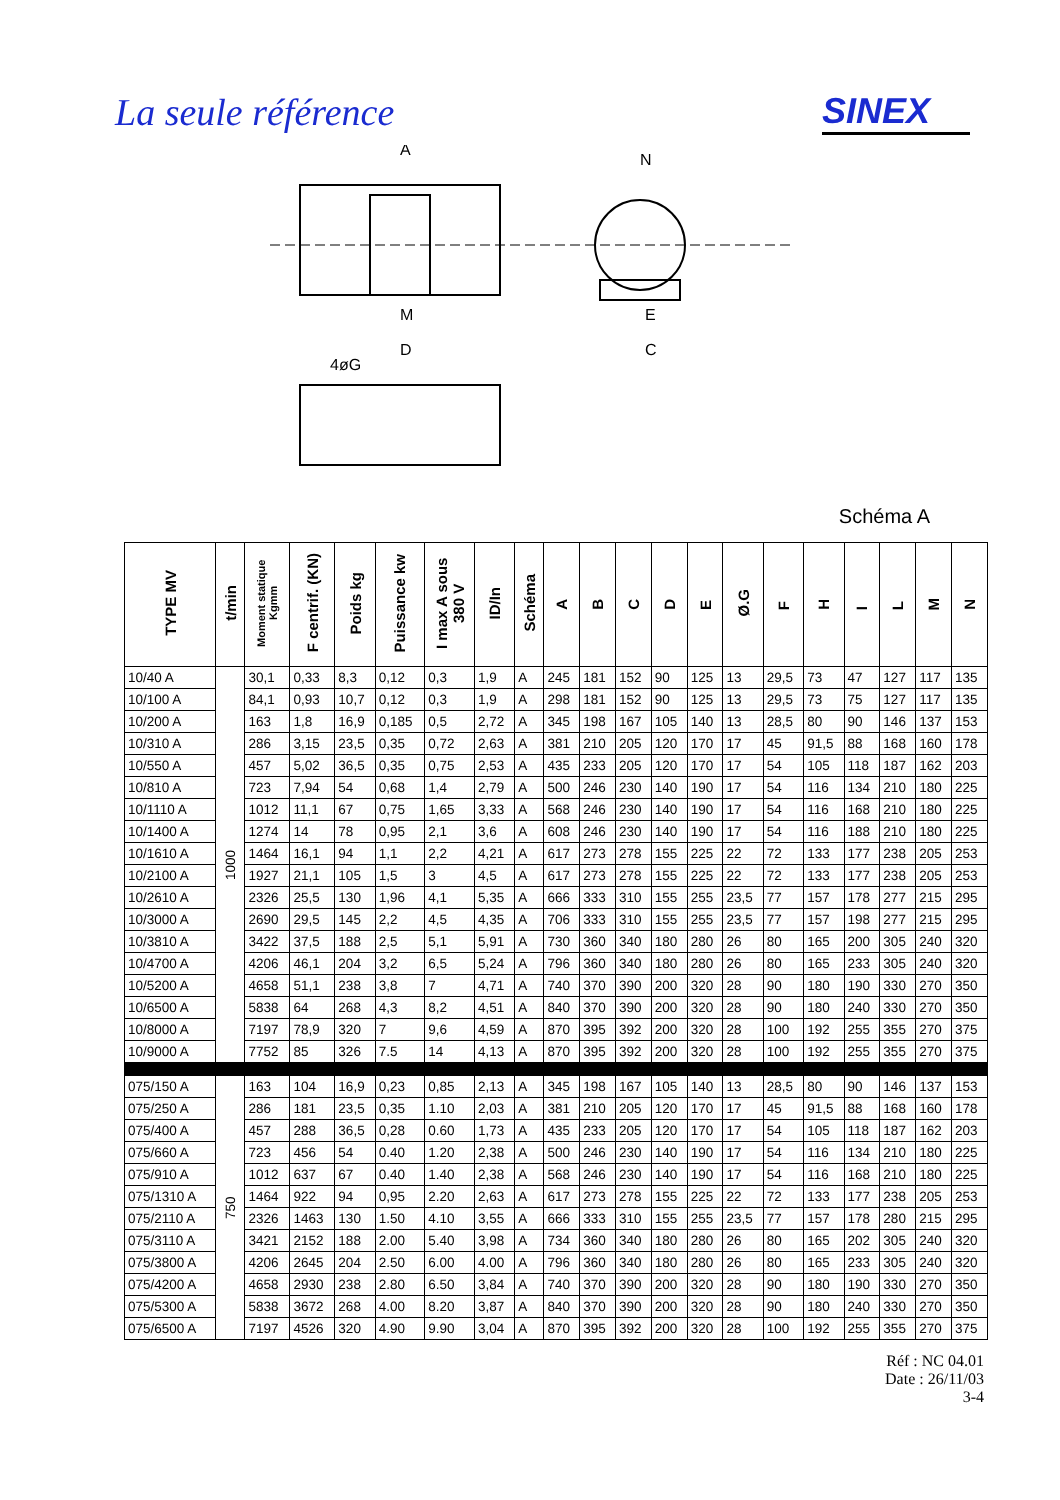La seule référence SINEX
A
N
M
D
4øG
E
C
Schéma A
| TYPE MV | t/min | Moment statique Kgmm | F centrif. (KN) | Poids kg | Puissance kw | I max A sous 380 V | ID/In | Schéma | A | B | C | D | E | Ø.G | F | H | I | L | M | N |
| --- | --- | --- | --- | --- | --- | --- | --- | --- | --- | --- | --- | --- | --- | --- | --- | --- | --- | --- | --- | --- |
| 10/40 A | 1000 | 30,1 | 0,33 | 8,3 | 0,12 | 0,3 | 1,9 | A | 245 | 181 | 152 | 90 | 125 | 13 | 29,5 | 73 | 47 | 127 | 117 | 135 |
| 10/100 A | | 84,1 | 0,93 | 10,7 | 0,12 | 0,3 | 1,9 | A | 298 | 181 | 152 | 90 | 125 | 13 | 29,5 | 73 | 75 | 127 | 117 | 135 |
| 10/200 A | | 163 | 1,8 | 16,9 | 0,185 | 0,5 | 2,72 | A | 345 | 198 | 167 | 105 | 140 | 13 | 28,5 | 80 | 90 | 146 | 137 | 153 |
| 10/310 A | | 286 | 3,15 | 23,5 | 0,35 | 0,72 | 2,63 | A | 381 | 210 | 205 | 120 | 170 | 17 | 45 | 91,5 | 88 | 168 | 160 | 178 |
| 10/550 A | | 457 | 5,02 | 36,5 | 0,35 | 0,75 | 2,53 | A | 435 | 233 | 205 | 120 | 170 | 17 | 54 | 105 | 118 | 187 | 162 | 203 |
| 10/810 A | | 723 | 7,94 | 54 | 0,68 | 1,4 | 2,79 | A | 500 | 246 | 230 | 140 | 190 | 17 | 54 | 116 | 134 | 210 | 180 | 225 |
| 10/1110 A | | 1012 | 11,1 | 67 | 0,75 | 1,65 | 3,33 | A | 568 | 246 | 230 | 140 | 190 | 17 | 54 | 116 | 168 | 210 | 180 | 225 |
| 10/1400 A | | 1274 | 14 | 78 | 0,95 | 2,1 | 3,6 | A | 608 | 246 | 230 | 140 | 190 | 17 | 54 | 116 | 188 | 210 | 180 | 225 |
| 10/1610 A | | 1464 | 16,1 | 94 | 1,1 | 2,2 | 4,21 | A | 617 | 273 | 278 | 155 | 225 | 22 | 72 | 133 | 177 | 238 | 205 | 253 |
| 10/2100 A | | 1927 | 21,1 | 105 | 1,5 | 3 | 4,5 | A | 617 | 273 | 278 | 155 | 225 | 22 | 72 | 133 | 177 | 238 | 205 | 253 |
| 10/2610 A | | 2326 | 25,5 | 130 | 1,96 | 4,1 | 5,35 | A | 666 | 333 | 310 | 155 | 255 | 23,5 | 77 | 157 | 178 | 277 | 215 | 295 |
| 10/3000 A | | 2690 | 29,5 | 145 | 2,2 | 4,5 | 4,35 | A | 706 | 333 | 310 | 155 | 255 | 23,5 | 77 | 157 | 198 | 277 | 215 | 295 |
| 10/3810 A | | 3422 | 37,5 | 188 | 2,5 | 5,1 | 5,91 | A | 730 | 360 | 340 | 180 | 280 | 26 | 80 | 165 | 200 | 305 | 240 | 320 |
| 10/4700 A | | 4206 | 46,1 | 204 | 3,2 | 6,5 | 5,24 | A | 796 | 360 | 340 | 180 | 280 | 26 | 80 | 165 | 233 | 305 | 240 | 320 |
| 10/5200 A | | 4658 | 51,1 | 238 | 3,8 | 7 | 4,71 | A | 740 | 370 | 390 | 200 | 320 | 28 | 90 | 180 | 190 | 330 | 270 | 350 |
| 10/6500 A | | 5838 | 64 | 268 | 4,3 | 8,2 | 4,51 | A | 840 | 370 | 390 | 200 | 320 | 28 | 90 | 180 | 240 | 330 | 270 | 350 |
| 10/8000 A | | 7197 | 78,9 | 320 | 7 | 9,6 | 4,59 | A | 870 | 395 | 392 | 200 | 320 | 28 | 100 | 192 | 255 | 355 | 270 | 375 |
| 10/9000 A | | 7752 | 85 | 326 | 7.5 | 14 | 4,13 | A | 870 | 395 | 392 | 200 | 320 | 28 | 100 | 192 | 255 | 355 | 270 | 375 |
| 075/150 A | 750 | 163 | 104 | 16,9 | 0,23 | 0,85 | 2,13 | A | 345 | 198 | 167 | 105 | 140 | 13 | 28,5 | 80 | 90 | 146 | 137 | 153 |
| 075/250 A | | 286 | 181 | 23,5 | 0,35 | 1.10 | 2,03 | A | 381 | 210 | 205 | 120 | 170 | 17 | 45 | 91,5 | 88 | 168 | 160 | 178 |
| 075/400 A | | 457 | 288 | 36,5 | 0,28 | 0.60 | 1,73 | A | 435 | 233 | 205 | 120 | 170 | 17 | 54 | 105 | 118 | 187 | 162 | 203 |
| 075/660 A | | 723 | 456 | 54 | 0.40 | 1.20 | 2,38 | A | 500 | 246 | 230 | 140 | 190 | 17 | 54 | 116 | 134 | 210 | 180 | 225 |
| 075/910 A | | 1012 | 637 | 67 | 0.40 | 1.40 | 2,38 | A | 568 | 246 | 230 | 140 | 190 | 17 | 54 | 116 | 168 | 210 | 180 | 225 |
| 075/1310 A | | 1464 | 922 | 94 | 0,95 | 2.20 | 2,63 | A | 617 | 273 | 278 | 155 | 225 | 22 | 72 | 133 | 177 | 238 | 205 | 253 |
| 075/2110 A | | 2326 | 1463 | 130 | 1.50 | 4.10 | 3,55 | A | 666 | 333 | 310 | 155 | 255 | 23,5 | 77 | 157 | 178 | 280 | 215 | 295 |
| 075/3110 A | | 3421 | 2152 | 188 | 2.00 | 5.40 | 3,98 | A | 734 | 360 | 340 | 180 | 280 | 26 | 80 | 165 | 202 | 305 | 240 | 320 |
| 075/3800 A | | 4206 | 2645 | 204 | 2.50 | 6.00 | 4.00 | A | 796 | 360 | 340 | 180 | 280 | 26 | 80 | 165 | 233 | 305 | 240 | 320 |
| 075/4200 A | | 4658 | 2930 | 238 | 2.80 | 6.50 | 3,84 | A | 740 | 370 | 390 | 200 | 320 | 28 | 90 | 180 | 190 | 330 | 270 | 350 |
| 075/5300 A | | 5838 | 3672 | 268 | 4.00 | 8.20 | 3,87 | A | 840 | 370 | 390 | 200 | 320 | 28 | 90 | 180 | 240 | 330 | 270 | 350 |
| 075/6500 A | | 7197 | 4526 | 320 | 4.90 | 9.90 | 3,04 | A | 870 | 395 | 392 | 200 | 320 | 28 | 100 | 192 | 255 | 355 | 270 | 375 |
Réf : NC 04.01
Date : 26/11/03
3-4